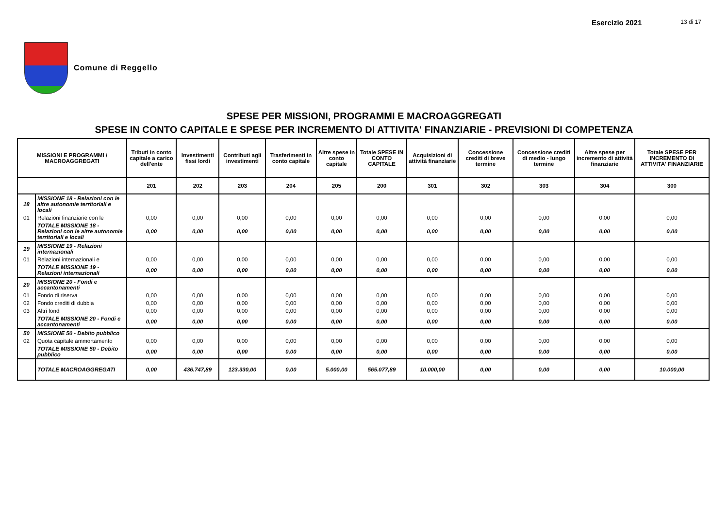Esercizio 2021 13 di 17
Comune di Reggello
SPESE PER MISSIONI, PROGRAMMI E MACROAGGREGATI
SPESE IN CONTO CAPITALE E SPESE PER INCREMENTO DI ATTIVITA' FINANZIARIE - PREVISIONI DI COMPETENZA
| MISSIONI E PROGRAMMI \ MACROAGGREGATI | | Tributi in conto capitale a carico dell'ente | Investimenti fissi lordi | Contributi agli investimenti | Trasferimenti in conto capitale | Altre spese in conto capitale | Totale SPESE IN CONTO CAPITALE | Acquisizioni di attività finanziarie | Concessione crediti di breve termine | Concessione crediti di medio - lungo termine | Altre spese per incremento di attività finanziarie | Totale SPESE PER INCREMENTO DI ATTIVITA' FINANZIARIE |
| --- | --- | --- | --- | --- | --- | --- | --- | --- | --- | --- | --- | --- |
| | | 201 | 202 | 203 | 204 | 205 | 200 | 301 | 302 | 303 | 304 | 300 |
| 18 | MISSIONE 18 - Relazioni con le altre autonomie territoriali e locali | | | | | | | | | | | |
| 01 | Relazioni finanziarie con le | 0,00 | 0,00 | 0,00 | 0,00 | 0,00 | 0,00 | 0,00 | 0,00 | 0,00 | 0,00 | 0,00 |
| | TOTALE MISSIONE 18 - Relazioni con le altre autonomie territoriali e locali | 0,00 | 0,00 | 0,00 | 0,00 | 0,00 | 0,00 | 0,00 | 0,00 | 0,00 | 0,00 | 0,00 |
| 19 | MISSIONE 19 - Relazioni internazionali | | | | | | | | | | | |
| 01 | Relazioni internazionali e | 0,00 | 0,00 | 0,00 | 0,00 | 0,00 | 0,00 | 0,00 | 0,00 | 0,00 | 0,00 | 0,00 |
| | TOTALE MISSIONE 19 - Relazioni internazionali | 0,00 | 0,00 | 0,00 | 0,00 | 0,00 | 0,00 | 0,00 | 0,00 | 0,00 | 0,00 | 0,00 |
| 20 | MISSIONE 20 - Fondi e accantonamenti | | | | | | | | | | | |
| 01 | Fondo di riserva | 0,00 | 0,00 | 0,00 | 0,00 | 0,00 | 0,00 | 0,00 | 0,00 | 0,00 | 0,00 | 0,00 |
| 02 | Fondo crediti di dubbia | 0,00 | 0,00 | 0,00 | 0,00 | 0,00 | 0,00 | 0,00 | 0,00 | 0,00 | 0,00 | 0,00 |
| 03 | Altri fondi | 0,00 | 0,00 | 0,00 | 0,00 | 0,00 | 0,00 | 0,00 | 0,00 | 0,00 | 0,00 | 0,00 |
| | TOTALE MISSIONE 20 - Fondi e accantonamenti | 0,00 | 0,00 | 0,00 | 0,00 | 0,00 | 0,00 | 0,00 | 0,00 | 0,00 | 0,00 | 0,00 |
| 50 | MISSIONE 50 - Debito pubblico | | | | | | | | | | | |
| 02 | Quota capitale ammortamento | 0,00 | 0,00 | 0,00 | 0,00 | 0,00 | 0,00 | 0,00 | 0,00 | 0,00 | 0,00 | 0,00 |
| | TOTALE MISSIONE 50 - Debito pubblico | 0,00 | 0,00 | 0,00 | 0,00 | 0,00 | 0,00 | 0,00 | 0,00 | 0,00 | 0,00 | 0,00 |
| | TOTALE MACROAGGREGATI | 0,00 | 436.747,89 | 123.330,00 | 0,00 | 5.000,00 | 565.077,89 | 10.000,00 | 0,00 | 0,00 | 0,00 | 10.000,00 |